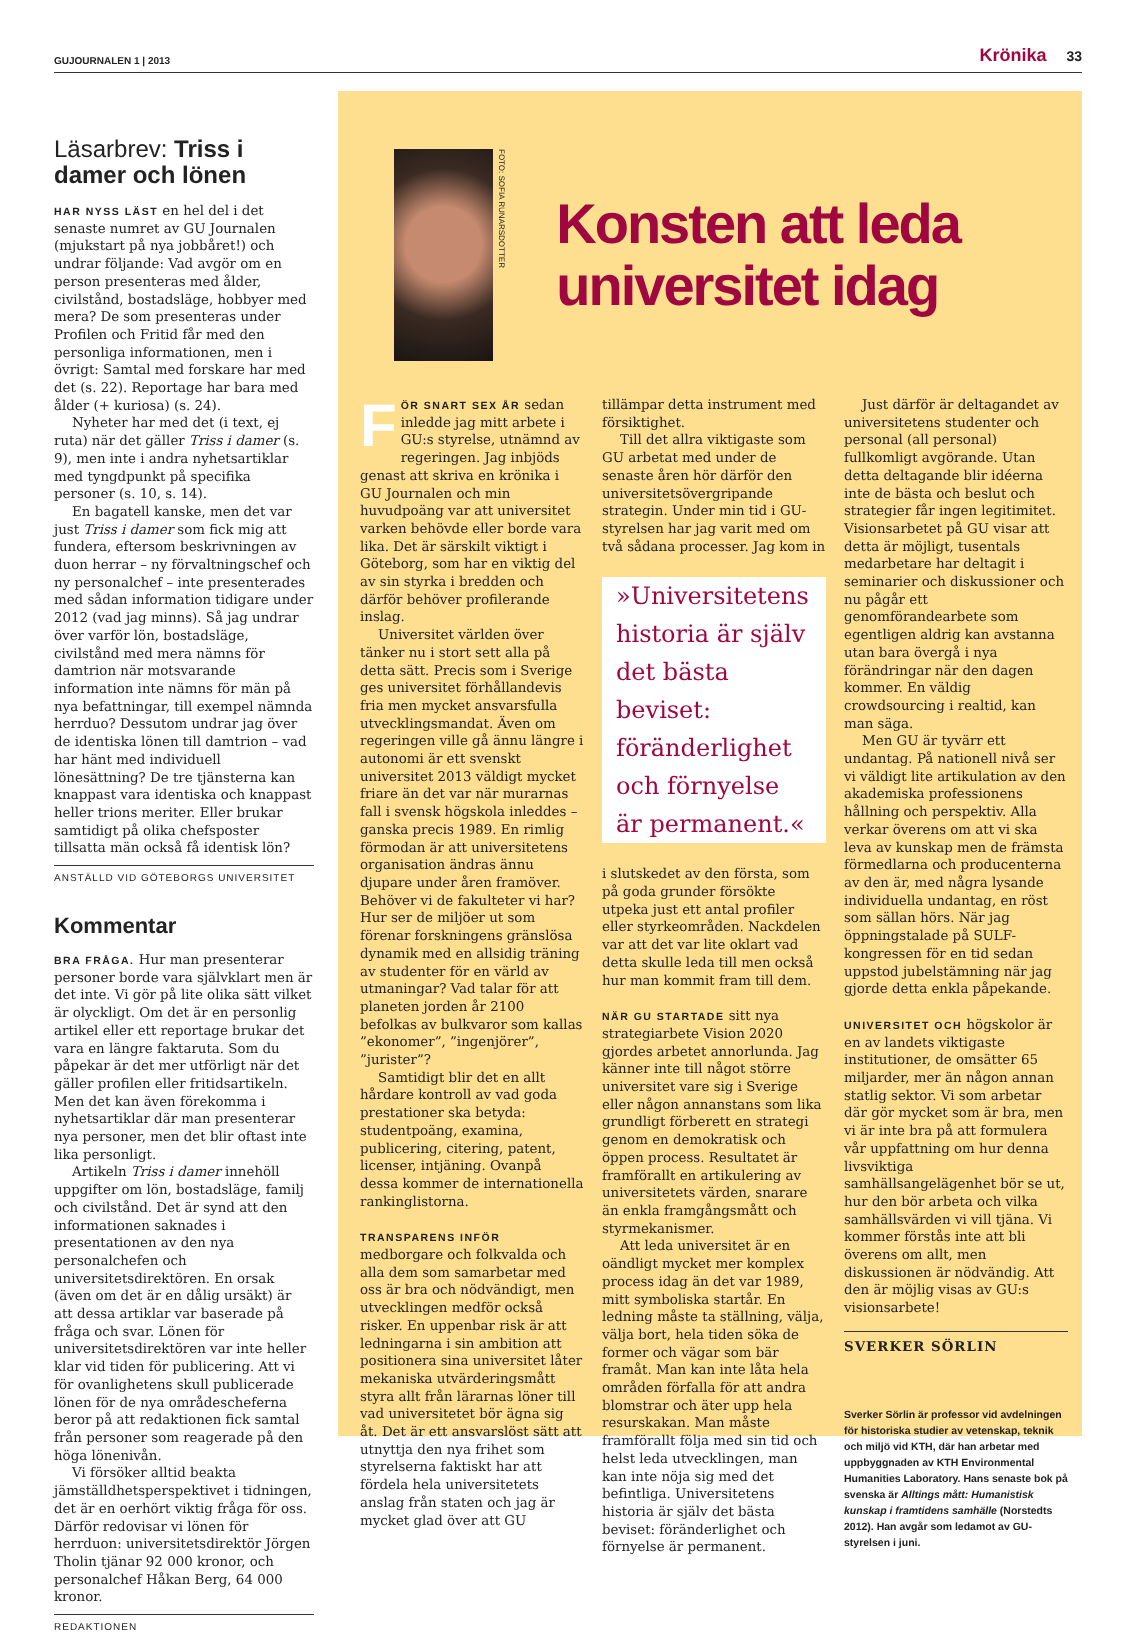GUJOURNALEN 1 | 2013
Krönika 33
Läsarbrev: Triss i damer och lönen
HAR NYSS LÄST en hel del i det senaste numret av GU Journalen (mjukstart på nya jobbåret!) och undrar följande: Vad avgör om en person presenteras med ålder, civilstånd, bostadsläge, hobbyer med mera? De som presenteras under Profilen och Fritid får med den personliga informationen, men i övrigt: Samtal med forskare har med det (s. 22). Reportage har bara med ålder (+ kuriosa) (s. 24).
Nyheter har med det (i text, ej ruta) när det gäller Triss i damer (s. 9), men inte i andra nyhetsartiklar med tyngdpunkt på specifika personer (s. 10, s. 14).
En bagatell kanske, men det var just Triss i damer som fick mig att fundera, eftersom beskrivningen av duon herrar – ny förvaltningschef och ny personalchef – inte presenterades med sådan information tidigare under 2012 (vad jag minns). Så jag undrar över varför lön, bostadsläge, civilstånd med mera nämns för damtrion när motsvarande information inte nämns för män på nya befattningar, till exempel nämnda herrduo? Dessutom undrar jag över de identiska lönen till damtrion – vad har hänt med individuell lönesättning? De tre tjänsterna kan knappast vara identiska och knappast heller trions meriter. Eller brukar samtidigt på olika chefsposter tillsatta män också få identisk lön?
ANSTÄLLD VID GÖTEBORGS UNIVERSITET
Kommentar
BRA FRÅGA. Hur man presenterar personer borde vara självklart men är det inte. Vi gör på lite olika sätt vilket är olyckligt. Om det är en personlig artikel eller ett reportage brukar det vara en längre faktaruta. Som du påpekar är det mer utförligt när det gäller profilen eller fritidsartikeln. Men det kan även förekomma i nyhetsartiklar där man presenterar nya personer, men det blir oftast inte lika personligt.
Artikeln Triss i damer innehöll uppgifter om lön, bostadsläge, familj och civilstånd. Det är synd att den informationen saknades i presentationen av den nya personalchefen och universitetsdirektören. En orsak (även om det är en dålig ursäkt) är att dessa artiklar var baserade på fråga och svar. Lönen för universitetsdirektören var inte heller klar vid tiden för publicering. Att vi för ovanlighetens skull publicerade lönen för de nya områdescheferna beror på att redaktionen fick samtal från personer som reagerade på den höga lönenivån.
Vi försöker alltid beakta jämställdhetsperspektivet i tidningen, det är en oerhört viktig fråga för oss. Därför redovisar vi lönen för herrduon: universitetsdirektör Jörgen Tholin tjänar 92 000 kronor, och personalchef Håkan Berg, 64 000 kronor.
REDAKTIONEN
FOTO: SOFIA RUNARSDOTTER
Konsten att leda universitet idag
FÖR SNART SEX ÅR sedan inledde jag mitt arbete i GU:s styrelse, utnämnd av regeringen. Jag inbjöds genast att skriva en krönika i GU Journalen och min huvudpoäng var att universitet varken behövde eller borde vara lika. Det är särskilt viktigt i Göteborg, som har en viktig del av sin styrka i bredden och därför behöver profilerande inslag.
Universitet världen över tänker nu i stort sett alla på detta sätt. Precis som i Sverige ges universitet förhållandevis fria men mycket ansvarsfulla utvecklingsmandat. Även om regeringen ville gå ännu längre i autonomi är ett svenskt universitet 2013 väldigt mycket friare än det var när murarnas fall i svensk högskola inleddes – ganska precis 1989. En rimlig förmodan är att universitetens organisation ändras ännu djupare under åren framöver. Behöver vi de fakulteter vi har? Hur ser de miljöer ut som förenar forskningens gränslösa dynamik med en allsidig träning av studenter för en värld av utmaningar? Vad talar för att planeten jorden år 2100 befolkas av bulkvaror som kallas ”ekonomer”, ”ingenjörer”, ”jurister”?
Samtidigt blir det en allt hårdare kontroll av vad goda prestationer ska betyda: studentpoäng, examina, publicering, citering, patent, licenser, intjäning. Ovanpå dessa kommer de internationella rankinglistorna.
TRANSPARENS INFÖR medborgare och folkvalda och alla dem som samarbetar med oss är bra och nödvändigt, men utvecklingen medför också risker. En uppenbar risk är att ledningarna i sin ambition att positionera sina universitet låter mekaniska utvärderingsmått styra allt från lärarnas löner till vad universitetet bör ägna sig åt. Det är ett ansvarslöst sätt att utnyttja den nya frihet som styrelserna faktiskt har att fördela hela universitetets anslag från staten och jag är mycket glad över att GU tillämpar detta instrument med försiktighet.
Till det allra viktigaste som GU arbetat med under de senaste åren hör därför den universitetsövergripande strategin. Under min tid i GU-styrelsen har jag varit med om två sådana processer. Jag kom in
»Universitetens historia är själv det bästa beviset: föränderlighet och förnyelse är permanent.«
i slutskedet av den första, som på goda grunder försökte utpeka just ett antal profiler eller styrkeområden. Nackdelen var att det var lite oklart vad detta skulle leda till men också hur man kommit fram till dem.
NÄR GU STARTADE sitt nya strategiarbete Vision 2020 gjordes arbetet annorlunda. Jag känner inte till något större universitet vare sig i Sverige eller någon annanstans som lika grundligt förberett en strategi genom en demokratisk och öppen process. Resultatet är framförallt en artikulering av universitetets värden, snarare än enkla framgångsmått och styrmekanismer.
Att leda universitet är en oändligt mycket mer komplex process idag än det var 1989, mitt symboliska startår. En ledning måste ta ställning, välja, välja bort, hela tiden söka de former och vägar som bär framåt. Man kan inte låta hela områden förfalla för att andra blomstrar och äter upp hela resurskakan. Man måste framförallt följa med sin tid och helst leda utvecklingen, man kan inte nöja sig med det befintliga. Universitetens historia är själv det bästa beviset: föränderlighet och förnyelse är permanent.
Just därför är deltagandet av universitetens studenter och personal (all personal) fullkomligt avgörande. Utan detta deltagande blir idéerna inte de bästa och beslut och strategier får ingen legitimitet. Visionsarbetet på GU visar att detta är möjligt, tusentals medarbetare har deltagit i seminarier och diskussioner och nu pågår ett genomförandearbete som egentligen aldrig kan avstanna utan bara övergå i nya förändringar när den dagen kommer. En väldig crowdsourcing i realtid, kan man säga.
Men GU är tyvärr ett undantag. På nationell nivå ser vi väldigt lite artikulation av den akademiska professionens hållning och perspektiv. Alla verkar överens om att vi ska leva av kunskap men de främsta förmedlarna och producenterna av den är, med några lysande individuella undantag, en röst som sällan hörs. När jag öppningstalade på SULF-kongressen för en tid sedan uppstod jubelstämning när jag gjorde detta enkla påpekande.
UNIVERSITET OCH högskolor är en av landets viktigaste institutioner, de omsätter 65 miljarder, mer än någon annan statlig sektor. Vi som arbetar där gör mycket som är bra, men vi är inte bra på att formulera vår uppfattning om hur denna livsviktiga samhällsangelägenhet bör se ut, hur den bör arbeta och vilka samhällsvärden vi vill tjäna. Vi kommer förstås inte att bli överens om allt, men diskussionen är nödvändig. Att den är möjlig visas av GU:s visionsarbete!
SVERKER SÖRLIN
Sverker Sörlin är professor vid avdelningen för historiska studier av vetenskap, teknik och miljö vid KTH, där han arbetar med uppbyggnaden av KTH Environmental Humanities Laboratory. Hans senaste bok på svenska är Alltings mått: Humanistisk kunskap i framtidens samhälle (Norstedts 2012). Han avgår som ledamot av GU-styrelsen i juni.